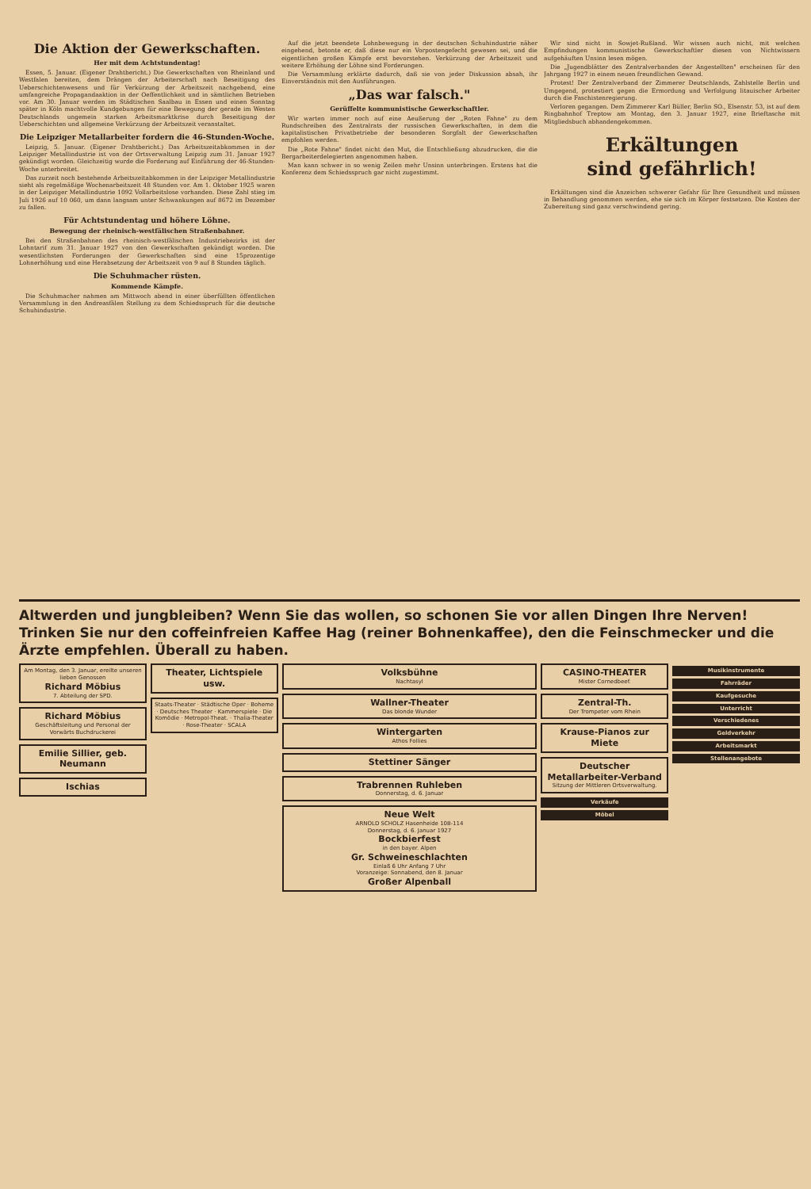Die Aktion der Gewerkschaften.
Her mit dem Achtstundentag!
Essen, 5. Januar. (Eigener Drahtbericht.) Die Gewerkschaften von Rheinland und Westfalen bereiten, dem Drängen der Arbeiterschaft nach Beseitigung des Ueberschichtenwesens und für Verkürzung der Arbeitszeit nachgebend, eine umfangreiche Propagandaaktion in der Oeffentlichkeit und in sämtlichen Betrieben vor. Am 30. Januar werden im Städtischen Saalbau in Essen und einen Sonntag später in Köln machtvolle Kundgebungen für eine Bewegung der gerade im Westen Deutschlands ungemein starken Arbeitsmarktkrise durch Beseitigung der Ueberschichten und allgemeine Verkürzung der Arbeitszeit veranstaltet.
Die Leipziger Metallarbeiter fordern die 46-Stunden-Woche.
Leipzig, 5. Januar. (Eigener Drahtbericht.) Das Arbeitszeitabkommen in der Leipziger Metallindustrie ist von der Ortsverwaltung Leipzig zum 31. Januar 1927 gekündigt worden. Gleichzeitig wurde die Forderung auf Einführung der 46-Stunden-Woche unterbreitet.
Das zurzeit noch bestehende Arbeitszeitabkommen in der Leipziger Metallindustrie sieht als regelmäßige Wochenarbeitszeit 48 Stunden vor. Am 1. Oktober 1925 waren in der Leipziger Metallindustrie 1092 Vollarbeitslose vorhanden. Diese Zahl stieg im Juli 1926 auf 10 060, um dann langsam unter Schwankungen auf 8672 im Dezember zu fallen.
Für Achtstundentag und höhere Löhne.
Bewegung der rheinisch-westfälischen Straßenbahner.
Bei den Straßenbahnen des rheinisch-westfälischen Industriebezirks ist der Lohntarif zum 31. Januar 1927 von den Gewerkschaften gekündigt worden. Die wesentlichsten Forderungen der Gewerkschaften sind eine 15prozentige Lohnerhöhung und eine Herabsetzung der Arbeitszeit von 9 auf 8 Stunden täglich.
Die Schuhmacher rüsten.
Kommende Kämpfe.
Die Schuhmacher nahmen am Mittwoch abend in einer überfüllten öffentlichen Versammlung in den Andreasfälen Stellung zu dem Schiedsspruch für die deutsche Schuhindustrie.
Auf die jetzt beendete Lohnbewegung in der deutschen Schuhindustrie näher eingehend, betonte er, daß diese nur ein Vorpostengefecht gewesen sei, und die eigentlichen großen Kämpfe erst bevorstehen. Verkürzung der Arbeitszeit und weitere Erhöhung der Löhne sind Forderungen.
Die Versammlung erklärte dadurch, daß sie von jeder Diskussion absah, ihr Einverständnis mit den Ausführungen.
„Das war falsch."
Gerüffelte kommunistische Gewerkschaftler.
Wir warten immer noch auf eine Aeußerung der „Roten Fahne" zu dem Rundschreiben des Zentralrats der russischen Gewerkschaften, in dem die kapitalistischen Privatbetriebe der besonderen Sorgfalt der Gewerkschaften empfohlen werden.
Die „Rote Fahne" findet nicht den Mut, die Entschließung abzudrucken, die die Bergarbeiterdelegierten angenommen haben.
Man kann schwer in so wenig Zeilen mehr Unsinn unterbringen. Erstens hat die Konferenz dem Schiedsspruch gar nicht zugestimmt.
Wir sind nicht in Sowjet-Rußland. Wir wissen auch nicht, mit welchen Empfindungen kommunistische Gewerkschaftler diesen von Nichtwissern aufgehäuften Unsinn lesen mögen.
Die „Jugendblätter des Zentralverbandes der Angestellten" erscheinen für den Jahrgang 1927 in einem neuen freundlichen Gewand.
Protest! Der Zentralverband der Zimmerer Deutschlands, Zahlstelle Berlin und Umgegend, protestiert gegen die Ermordung und Verfolgung litauischer Arbeiter durch die Faschistenregierung.
Verloren gegangen. Dem Zimmerer Karl Büller, Berlin SO., Elsenstr. 53, ist auf dem Ringbahnhof Treptow am Montag, den 3. Januar 1927, eine Brieftasche mit Mitgliedsbuch abhandengekommen.
Erkältungen
sind gefährlich!
Erkältungen sind die Anzeichen schwerer Gefahr für Ihre Gesundheit und müssen in Behandlung genommen werden, ehe sie sich im Körper festsetzen. Die Kosten der Zubereitung sind ganz verschwindend gering.
Altwerden und jungbleiben? Wenn Sie das wollen, so schonen Sie vor allen Dingen Ihre Nerven! Trinken Sie nur den coffeinfreien Kaffee Hag (reiner Bohnenkaffee), den die Feinschmecker und die Ärzte empfehlen. Überall zu haben.
Am Montag, den 3. Januar, ereilte unseren lieben Genossen
Richard Möbius
7. Abteilung der SPD.
Richard Möbius
Geschäftsleitung und Personal der Vorwärts Buchdruckerei
Emilie Sillier, geb. Neumann
Ischias
Theater, Lichtspiele usw.
Staats-Theater · Städtische Oper · Boheme · Deutsches Theater · Kammerspiele · Die Komödie · Metropol-Theat. · Thalia-Theater · Rose-Theater · SCALA
Volksbühne
Nachtasyl
Wallner-Theater
Das blonde Wunder
Wintergarten
Athos Follies
Stettiner Sänger
Trabrennen Ruhleben
Donnerstag, d. 6. Januar
Neue Welt
ARNOLD SCHOLZ Hasenheide 108-114
Donnerstag, d. 6. Januar 1927
Bockbierfest
in den bayer. Alpen
Gr. Schweineschlachten
Einlaß 6 Uhr Anfang 7 Uhr
Voranzeige: Sonnabend, den 8. Januar
Großer Alpenball
CASINO-THEATER
Mister Cornedbeef.
Zentral-Th.
Der Trompeter vom Rhein
Krause-Pianos zur Miete
Deutscher Metallarbeiter-Verband
Sitzung der Mittleren Ortsverwaltung.
Verkäufe
Möbel
Musikinstrumente
Fahrräder
Kaufgesuche
Unterricht
Verschiedenes
Geldverkehr
Arbeitsmarkt
Stellenangebote